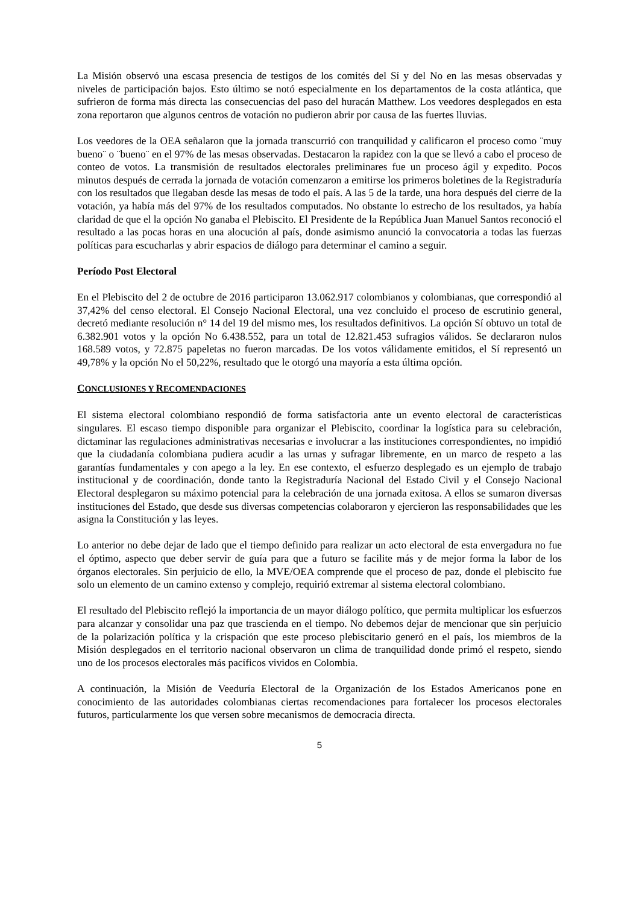La Misión observó una escasa presencia de testigos de los comités del Sí y del No en las mesas observadas y niveles de participación bajos. Esto último se notó especialmente en los departamentos de la costa atlántica, que sufrieron de forma más directa las consecuencias del paso del huracán Matthew. Los veedores desplegados en esta zona reportaron que algunos centros de votación no pudieron abrir por causa de las fuertes lluvias.
Los veedores de la OEA señalaron que la jornada transcurrió con tranquilidad y calificaron el proceso como ¨muy bueno¨ o ¨bueno¨ en el 97% de las mesas observadas. Destacaron la rapidez con la que se llevó a cabo el proceso de conteo de votos. La transmisión de resultados electorales preliminares fue un proceso ágil y expedito. Pocos minutos después de cerrada la jornada de votación comenzaron a emitirse los primeros boletines de la Registraduría con los resultados que llegaban desde las mesas de todo el país. A las 5 de la tarde, una hora después del cierre de la votación, ya había más del 97% de los resultados computados. No obstante lo estrecho de los resultados, ya había claridad de que el la opción No ganaba el Plebiscito. El Presidente de la República Juan Manuel Santos reconoció el resultado a las pocas horas en una alocución al país, donde asimismo anunció la convocatoria a todas las fuerzas políticas para escucharlas y abrir espacios de diálogo para determinar el camino a seguir.
Período Post Electoral
En el Plebiscito del 2 de octubre de 2016 participaron 13.062.917 colombianos y colombianas, que correspondió al 37,42% del censo electoral. El Consejo Nacional Electoral, una vez concluido el proceso de escrutinio general, decretó mediante resolución n° 14 del 19 del mismo mes, los resultados definitivos. La opción Sí obtuvo un total de 6.382.901 votos y la opción No 6.438.552, para un total de 12.821.453 sufragios válidos. Se declararon nulos 168.589 votos, y 72.875 papeletas no fueron marcadas. De los votos válidamente emitidos, el Sí representó un 49,78% y la opción No el 50,22%, resultado que le otorgó una mayoría a esta última opción.
CONCLUSIONES Y RECOMENDACIONES
El sistema electoral colombiano respondió de forma satisfactoria ante un evento electoral de características singulares. El escaso tiempo disponible para organizar el Plebiscito, coordinar la logística para su celebración, dictaminar las regulaciones administrativas necesarias e involucrar a las instituciones correspondientes, no impidió que la ciudadanía colombiana pudiera acudir a las urnas y sufragar libremente, en un marco de respeto a las garantías fundamentales y con apego a la ley. En ese contexto, el esfuerzo desplegado es un ejemplo de trabajo institucional y de coordinación, donde tanto la Registraduría Nacional del Estado Civil y el Consejo Nacional Electoral desplegaron su máximo potencial para la celebración de una jornada exitosa. A ellos se sumaron diversas instituciones del Estado, que desde sus diversas competencias colaboraron y ejercieron las responsabilidades que les asigna la Constitución y las leyes.
Lo anterior no debe dejar de lado que el tiempo definido para realizar un acto electoral de esta envergadura no fue el óptimo, aspecto que deber servir de guía para que a futuro se facilite más y de mejor forma la labor de los órganos electorales. Sin perjuicio de ello, la MVE/OEA comprende que el proceso de paz, donde el plebiscito fue solo un elemento de un camino extenso y complejo, requirió extremar al sistema electoral colombiano.
El resultado del Plebiscito reflejó la importancia de un mayor diálogo político, que permita multiplicar los esfuerzos para alcanzar y consolidar una paz que trascienda en el tiempo. No debemos dejar de mencionar que sin perjuicio de la polarización política y la crispación que este proceso plebiscitario generó en el país, los miembros de la Misión desplegados en el territorio nacional observaron un clima de tranquilidad donde primó el respeto, siendo uno de los procesos electorales más pacíficos vividos en Colombia.
A continuación, la Misión de Veeduría Electoral de la Organización de los Estados Americanos pone en conocimiento de las autoridades colombianas ciertas recomendaciones para fortalecer los procesos electorales futuros, particularmente los que versen sobre mecanismos de democracia directa.
5